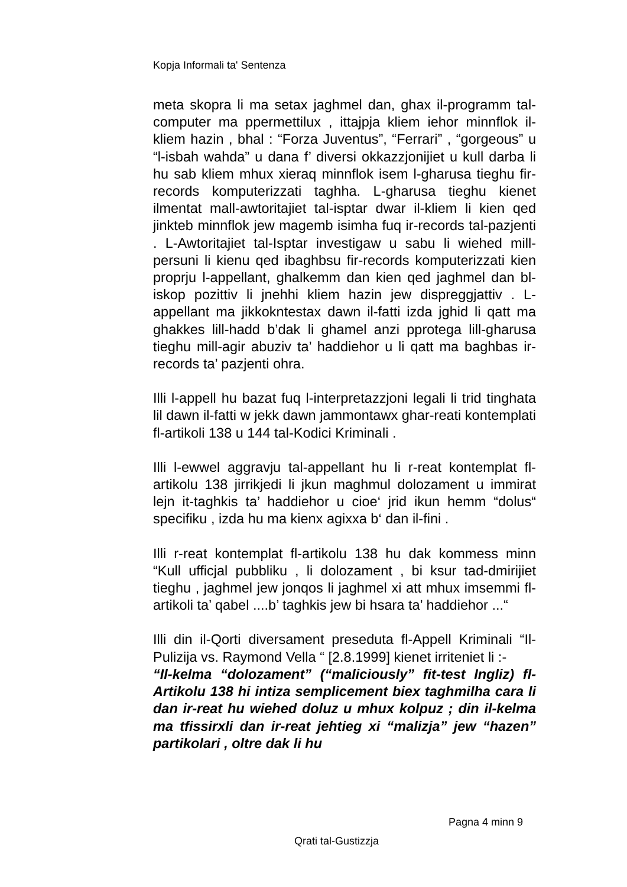Kopja Informali ta' Sentenza
meta skopra li ma setax jaghmel dan, ghax il-programm tal-computer ma ppermettilux , ittajpja kliem iehor minnflok il-kliem hazin , bhal : “Forza Juventus”, “Ferrari” , “gorgeous” u “l-isbah wahda” u dana f’ diversi okkazzjonijiet u kull darba li hu sab kliem mhux xieraq minnflok isem l-gharusa tieghu fir-records komputerizzati taghha. L-gharusa tieghu kienet ilmentat mall-awtoritajiet tal-isptar dwar il-kliem li kien qed jinkteb minnflok jew magemb isimha fuq ir-records tal-pazjenti . L-Awtoritajiet tal-Isptar investigaw u sabu li wiehed mill-persuni li kienu qed ibaghbsu fir-records komputerizzati kien proprju l-appellant, ghalkemm dan kien qed jaghmel dan bl-iskop pozittiv li jnehhi kliem hazin jew dispreggjattiv . L-appellant ma jikkokntestax dawn il-fatti izda jghid li qatt ma ghakkes lill-hadd b’dak li ghamel anzi pprotega lill-gharusa tieghu mill-agir abuziv ta’ haddiehor u li qatt ma baghbas ir-records ta’ pazjenti ohra.
Illi l-appell hu bazat fuq l-interpretazzjoni legali li trid tinghata lil dawn il-fatti w jekk dawn jammontawx ghar-reati kontemplati fl-artikoli 138 u 144 tal-Kodici Kriminali .
Illi l-ewwel aggravju tal-appellant hu li r-reat kontemplat fl-artikolu 138 jirrikjedi li jkun maghmul dolozament u immirat lejn it-taghkis ta’ haddiehor u cioe‘ jrid ikun hemm “dolus“ specifiku , izda hu ma kienx agixxa b‘ dan il-fini .
Illi r-reat kontemplat fl-artikolu 138 hu dak kommess minn “Kull ufficjal pubbliku , li dolozament , bi ksur tad-dmirijiet tieghu , jaghmel jew jonqos li jaghmel xi att mhux imsemmi fl-artikoli ta’ qabel ....b’ taghkis jew bi hsara ta’ haddiehor ...“
Illi din il-Qorti diversament preseduta fl-Appell Kriminali “Il-Pulizija vs. Raymond Vella “ [2.8.1999] kienet irriteniet li :-
“Il-kelma “dolozament” (“maliciously” fit-test Ingliz) fl-Artikolu 138 hi intiza semplicement biex taghmilha cara li dan ir-reat hu wiehed doluz u mhux kolpuz ; din il-kelma ma tfissirxli dan ir-reat jehtieg xi “malizja” jew “hazen” partikolari , oltre dak li hu
Pagna 4 minn 9
Qrati tal-Gustizzja